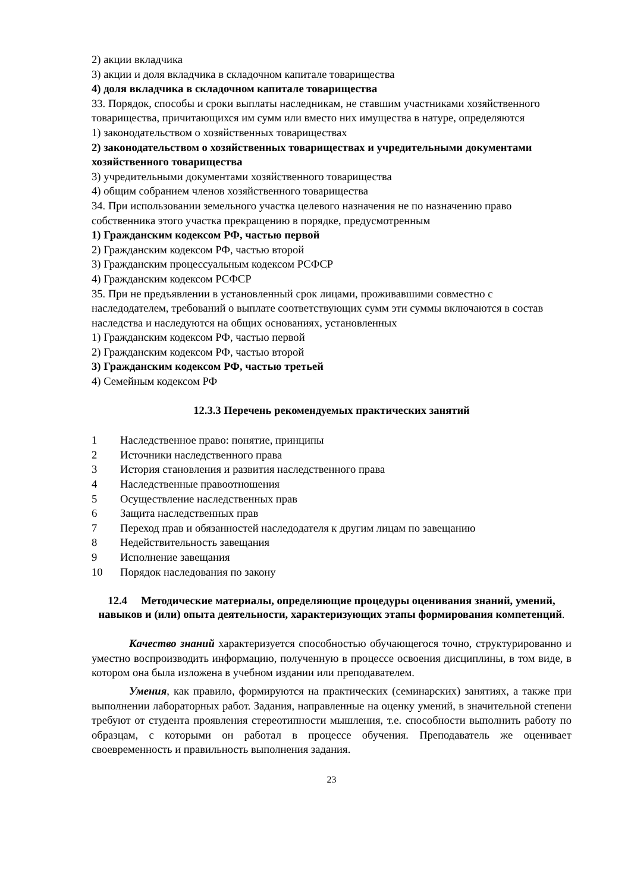2) акции вкладчика
3) акции и доля вкладчика в складочном капитале товарищества
4) доля вкладчика в складочном капитале товарищества
33. Порядок, способы и сроки выплаты наследникам, не ставшим участниками хозяйственного товарищества, причитающихся им сумм или вместо них имущества в натуре, определяются
1) законодательством о хозяйственных товариществах
2) законодательством о хозяйственных товариществах и учредительными документами хозяйственного товарищества
3) учредительными документами хозяйственного товарищества
4) общим собранием членов хозяйственного товарищества
34. При использовании земельного участка целевого назначения не по назначению право собственника этого участка прекращению в порядке, предусмотренным
1) Гражданским кодексом РФ, частью первой
2) Гражданским кодексом РФ, частью второй
3) Гражданским процессуальным кодексом РСФСР
4) Гражданским кодексом РСФСР
35. При не предъявлении в установленный срок лицами, проживавшими совместно с наследодателем, требований о выплате соответствующих сумм эти суммы включаются в состав наследства и наследуются на общих основаниях, установленных
1) Гражданским кодексом РФ, частью первой
2) Гражданским кодексом РФ, частью второй
3) Гражданским кодексом РФ, частью третьей
4) Семейным кодексом РФ
12.3.3 Перечень рекомендуемых практических занятий
1 Наследственное право: понятие, принципы
2 Источники наследственного права
3 История становления и развития наследственного права
4 Наследственные правоотношения
5 Осуществление наследственных прав
6 Защита наследственных прав
7 Переход прав и обязанностей наследодателя к другим лицам по завещанию
8 Недействительность завещания
9 Исполнение завещания
10 Порядок наследования по закону
12.4 Методические материалы, определяющие процедуры оценивания знаний, умений, навыков и (или) опыта деятельности, характеризующих этапы формирования компетенций.
Качество знаний характеризуется способностью обучающегося точно, структурированно и уместно воспроизводить информацию, полученную в процессе освоения дисциплины, в том виде, в котором она была изложена в учебном издании или преподавателем.
Умения, как правило, формируются на практических (семинарских) занятиях, а также при выполнении лабораторных работ. Задания, направленные на оценку умений, в значительной степени требуют от студента проявления стереотипности мышления, т.е. способности выполнить работу по образцам, с которыми он работал в процессе обучения. Преподаватель же оценивает своевременность и правильность выполнения задания.
23